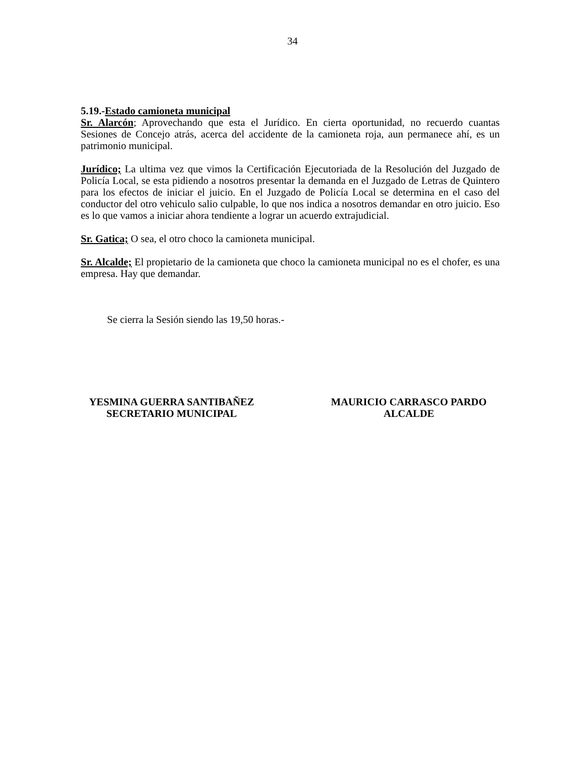34
5.19.-Estado camioneta municipal
Sr. Alarcón; Aprovechando que esta el Jurídico. En cierta oportunidad, no recuerdo cuantas Sesiones de Concejo atrás, acerca del accidente de la camioneta roja, aun permanece ahí, es un patrimonio municipal.
Jurídico; La ultima vez que vimos la Certificación Ejecutoriada de la Resolución del Juzgado de Policía Local, se esta pidiendo a nosotros presentar la demanda en el Juzgado de Letras de Quintero para los efectos de iniciar el juicio. En el Juzgado de Policía Local se determina en el caso del conductor del otro vehiculo salio culpable, lo que nos indica a nosotros demandar en otro juicio. Eso es lo que vamos a iniciar ahora tendiente a lograr un acuerdo extrajudicial.
Sr. Gatica; O sea, el otro choco la camioneta municipal.
Sr. Alcalde; El propietario de la camioneta que choco la camioneta municipal no es el chofer, es una empresa. Hay que demandar.
Se cierra la Sesión siendo las 19,50 horas.-
YESMINA GUERRA SANTIBAÑEZ
SECRETARIO MUNICIPAL
MAURICIO CARRASCO PARDO
ALCALDE